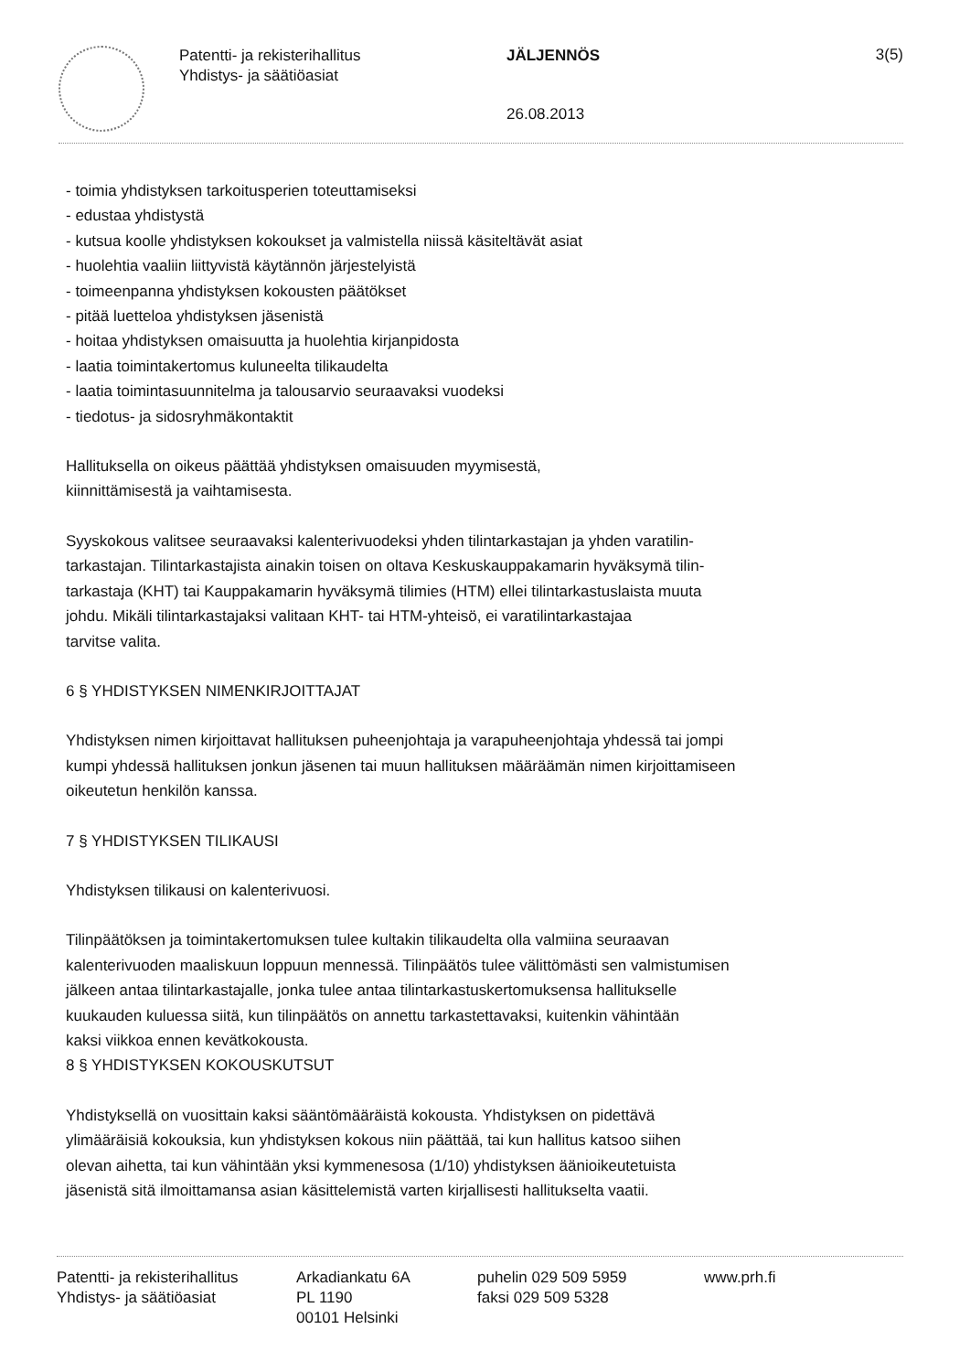Patentti- ja rekisterihallitus
Yhdistys- ja säätiöasiat
JÄLJENNÖS
26.08.2013
3(5)
- toimia yhdistyksen tarkoitusperien toteuttamiseksi
- edustaa yhdistystä
- kutsua koolle yhdistyksen kokoukset ja valmistella niissä käsiteltävät asiat
- huolehtia vaaliin liittyvistä käytännön järjestelyistä
- toimeenpanna yhdistyksen kokousten päätökset
- pitää luetteloa yhdistyksen jäsenistä
- hoitaa yhdistyksen omaisuutta ja huolehtia kirjanpidosta
- laatia toimintakertomus kuluneelta tilikaudelta
- laatia toimintasuunnitelma ja talousarvio seuraavaksi vuodeksi
- tiedotus- ja sidosryhmäkontaktit
Hallituksella on oikeus päättää yhdistyksen omaisuuden myymisestä,
kiinnittämisestä ja vaihtamisesta.
Syyskokous valitsee seuraavaksi kalenterivuodeksi yhden tilintarkastajan ja yhden varatilin-
tarkastajan. Tilintarkastajista ainakin toisen on oltava Keskuskauppakamarin hyväksymä tilin-
tarkastaja (KHT) tai Kauppakamarin hyväksymä tilimies (HTM) ellei tilintarkastuslaista muuta
johdu. Mikäli tilintarkastajaksi valitaan KHT- tai HTM-yhteisö, ei varatilintarkastajaa
tarvitse valita.
6 § YHDISTYKSEN NIMENKIRJOITTAJAT
Yhdistyksen nimen kirjoittavat hallituksen puheenjohtaja ja varapuheenjohtaja yhdessä tai jompi
kumpi yhdessä hallituksen jonkun jäsenen tai muun hallituksen määräämän nimen kirjoittamiseen
oikeutetun henkilön kanssa.
7 § YHDISTYKSEN TILIKAUSI
Yhdistyksen tilikausi on kalenterivuosi.
Tilinpäätöksen ja toimintakertomuksen tulee kultakin tilikaudelta olla valmiina seuraavan
kalenterivuoden maaliskuun loppuun mennessä. Tilinpäätös tulee välittömästi sen valmistumisen
jälkeen antaa tilintarkastajalle, jonka tulee antaa tilintarkastuskertomuksensa hallitukselle
kuukauden kuluessa siitä, kun tilinpäätös on annettu tarkastettavaksi, kuitenkin vähintään
kaksi viikkoa ennen kevätkokousta.
8 § YHDISTYKSEN KOKOUSKUTSUT
Yhdistyksellä on vuosittain kaksi sääntömääräistä kokousta. Yhdistyksen on pidettävä
ylimääräisiä kokouksia, kun yhdistyksen kokous niin päättää, tai kun hallitus katsoo siihen
olevan aihetta, tai kun vähintään yksi kymmenesosa (1/10) yhdistyksen äänioikeutetuista
jäsenistä sitä ilmoittamansa asian käsittelemistä varten kirjallisesti hallitukselta vaatii.
Patentti- ja rekisterihallitus
Yhdistys- ja säätiöasiat
Arkadiankatu 6A
PL 1190
00101 Helsinki
puhelin 029 509 5959
faksi 029 509 5328
www.prh.fi